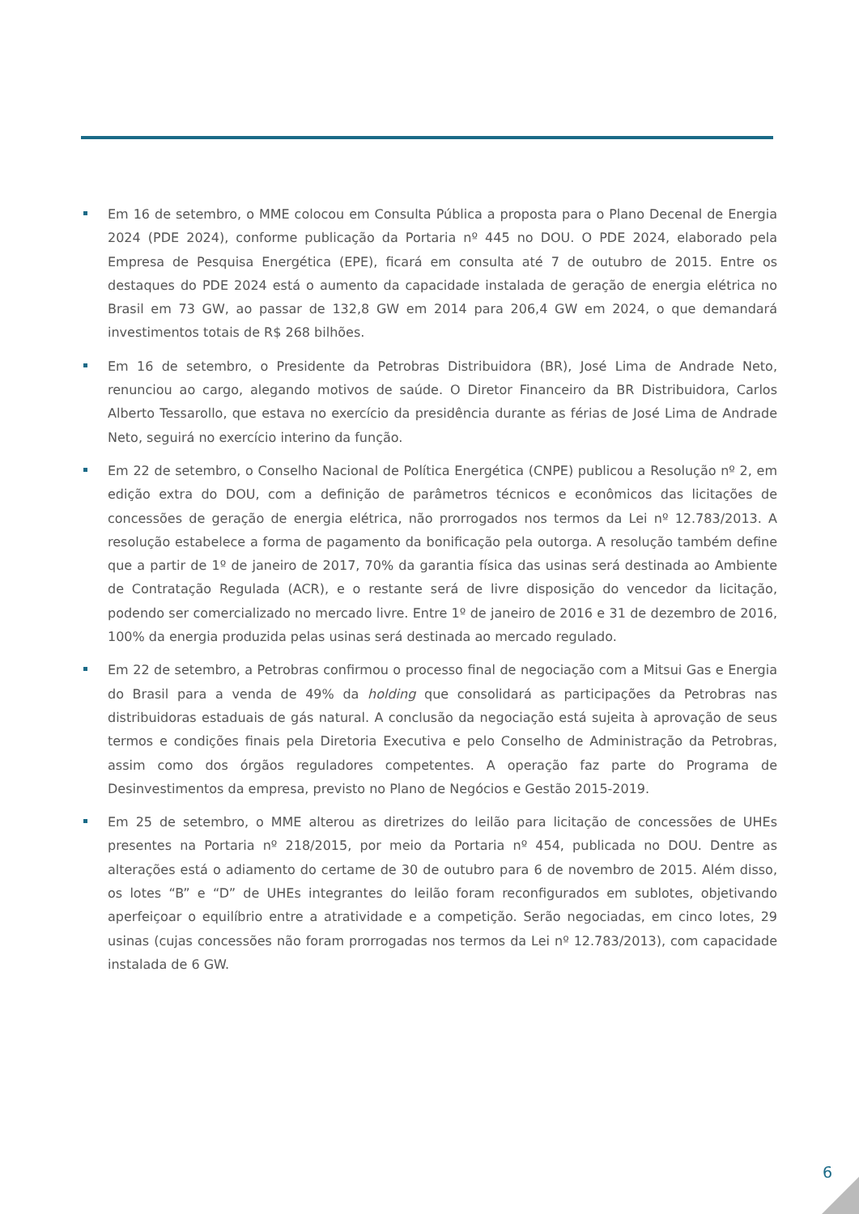Em 16 de setembro, o MME colocou em Consulta Pública a proposta para o Plano Decenal de Energia 2024 (PDE 2024), conforme publicação da Portaria nº 445 no DOU. O PDE 2024, elaborado pela Empresa de Pesquisa Energética (EPE), ficará em consulta até 7 de outubro de 2015. Entre os destaques do PDE 2024 está o aumento da capacidade instalada de geração de energia elétrica no Brasil em 73 GW, ao passar de 132,8 GW em 2014 para 206,4 GW em 2024, o que demandará investimentos totais de R$ 268 bilhões.
Em 16 de setembro, o Presidente da Petrobras Distribuidora (BR), José Lima de Andrade Neto, renunciou ao cargo, alegando motivos de saúde. O Diretor Financeiro da BR Distribuidora, Carlos Alberto Tessarollo, que estava no exercício da presidência durante as férias de José Lima de Andrade Neto, seguirá no exercício interino da função.
Em 22 de setembro, o Conselho Nacional de Política Energética (CNPE) publicou a Resolução nº 2, em edição extra do DOU, com a definição de parâmetros técnicos e econômicos das licitações de concessões de geração de energia elétrica, não prorrogados nos termos da Lei nº 12.783/2013. A resolução estabelece a forma de pagamento da bonificação pela outorga. A resolução também define que a partir de 1º de janeiro de 2017, 70% da garantia física das usinas será destinada ao Ambiente de Contratação Regulada (ACR), e o restante será de livre disposição do vencedor da licitação, podendo ser comercializado no mercado livre. Entre 1º de janeiro de 2016 e 31 de dezembro de 2016, 100% da energia produzida pelas usinas será destinada ao mercado regulado.
Em 22 de setembro, a Petrobras confirmou o processo final de negociação com a Mitsui Gas e Energia do Brasil para a venda de 49% da holding que consolidará as participações da Petrobras nas distribuidoras estaduais de gás natural. A conclusão da negociação está sujeita à aprovação de seus termos e condições finais pela Diretoria Executiva e pelo Conselho de Administração da Petrobras, assim como dos órgãos reguladores competentes. A operação faz parte do Programa de Desinvestimentos da empresa, previsto no Plano de Negócios e Gestão 2015-2019.
Em 25 de setembro, o MME alterou as diretrizes do leilão para licitação de concessões de UHEs presentes na Portaria nº 218/2015, por meio da Portaria nº 454, publicada no DOU. Dentre as alterações está o adiamento do certame de 30 de outubro para 6 de novembro de 2015. Além disso, os lotes “B” e “D” de UHEs integrantes do leilão foram reconfigurados em sublotes, objetivando aperfeiçoar o equilíbrio entre a atratividade e a competição. Serão negociadas, em cinco lotes, 29 usinas (cujas concessões não foram prorrogadas nos termos da Lei nº 12.783/2013), com capacidade instalada de 6 GW.
6